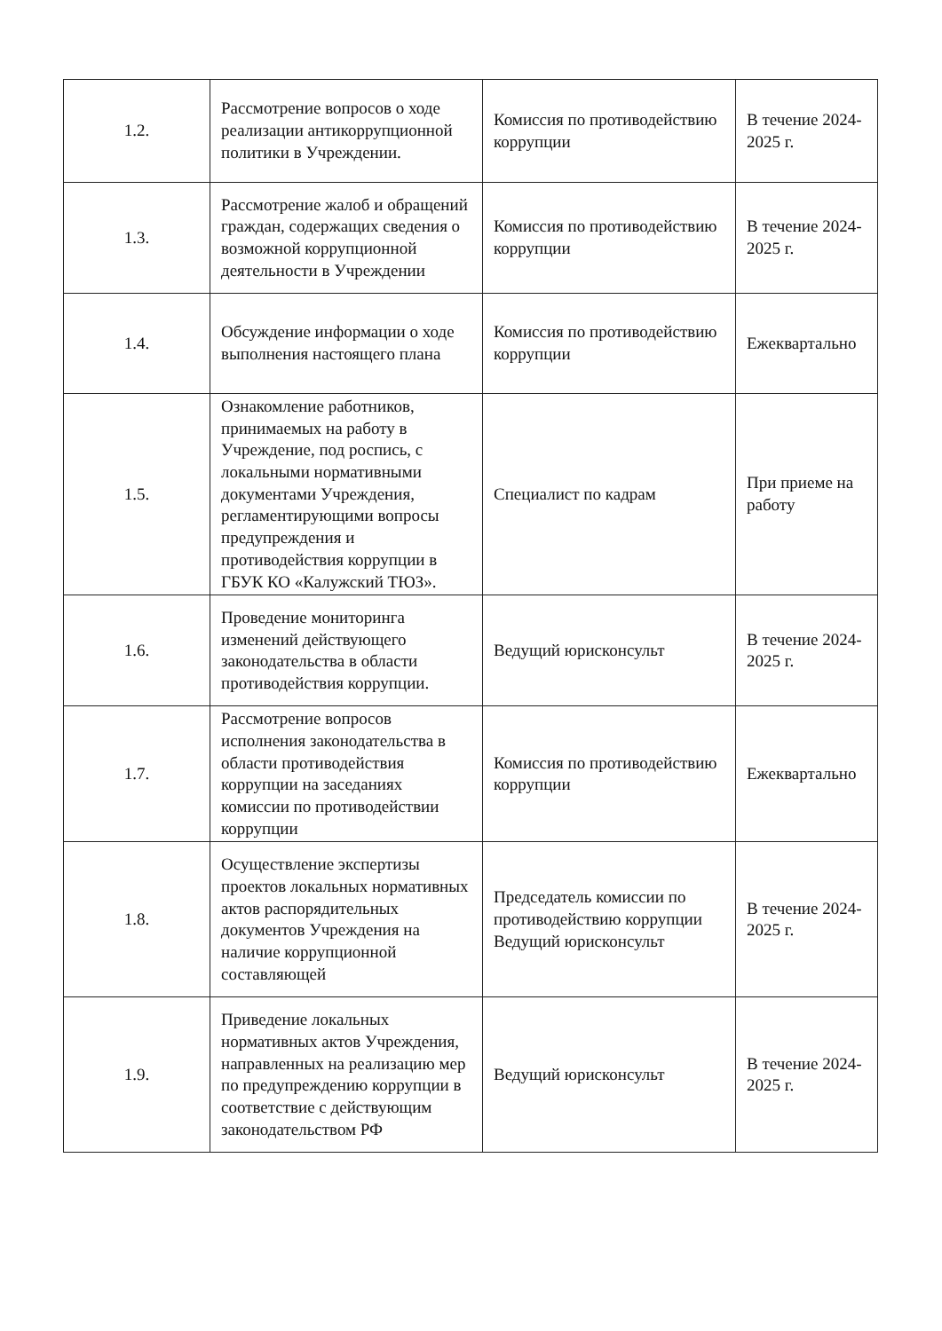| 1.2. | Рассмотрение вопросов о ходе реализации антикоррупционной политики в Учреждении. | Комиссия по противодействию коррупции | В течение 2024-2025 г. |
| 1.3. | Рассмотрение жалоб и обращений граждан, содержащих сведения о возможной коррупционной деятельности в Учреждении | Комиссия по противодействию коррупции | В течение 2024-2025 г. |
| 1.4. | Обсуждение информации о ходе выполнения настоящего плана | Комиссия по противодействию коррупции | Ежеквартально |
| 1.5. | Ознакомление работников, принимаемых на работу в Учреждение, под роспись, с локальными нормативными документами Учреждения, регламентирующими вопросы предупреждения и противодействия коррупции в ГБУК КО «Калужский ТЮЗ». | Специалист по кадрам | При приеме на работу |
| 1.6. | Проведение мониторинга изменений действующего законодательства в области противодействия коррупции. | Ведущий юрисконсульт | В течение 2024-2025 г. |
| 1.7. | Рассмотрение вопросов исполнения законодательства в области противодействия коррупции на заседаниях комиссии по противодействии коррупции | Комиссия по противодействию коррупции | Ежеквартально |
| 1.8. | Осуществление экспертизы проектов локальных нормативных актов распорядительных документов Учреждения на наличие коррупционной составляющей | Председатель комиссии по противодействию коррупции Ведущий юрисконсульт | В течение 2024-2025 г. |
| 1.9. | Приведение локальных нормативных актов Учреждения, направленных на реализацию мер по предупреждению коррупции в соответствие с действующим законодательством РФ | Ведущий юрисконсульт | В течение 2024-2025 г. |